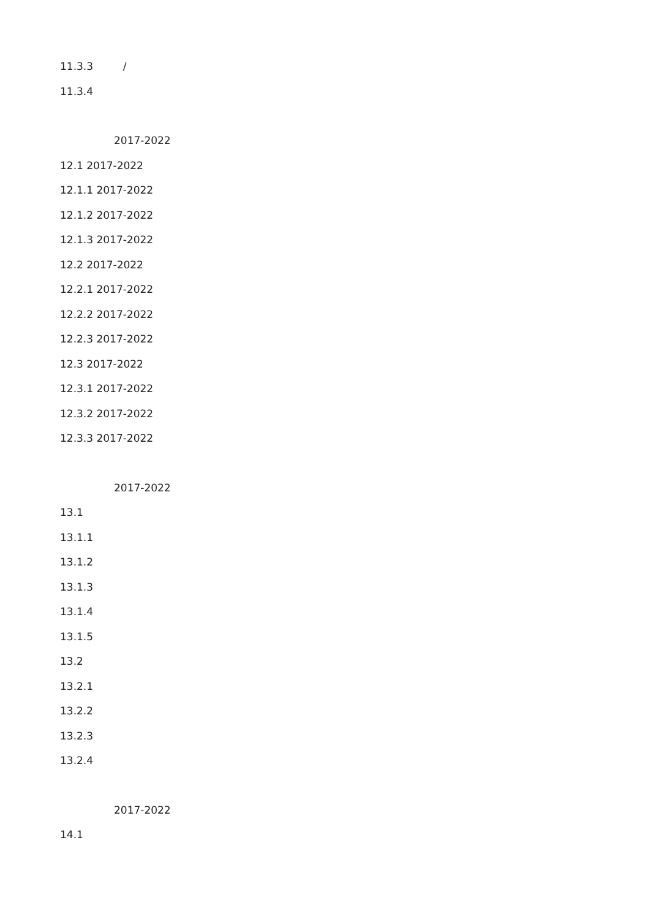11.3.3 /
11.3.4
2017-2022
12.1 2017-2022
12.1.1 2017-2022
12.1.2 2017-2022
12.1.3 2017-2022
12.2 2017-2022
12.2.1 2017-2022
12.2.2 2017-2022
12.2.3 2017-2022
12.3 2017-2022
12.3.1 2017-2022
12.3.2 2017-2022
12.3.3 2017-2022
2017-2022
13.1
13.1.1
13.1.2
13.1.3
13.1.4
13.1.5
13.2
13.2.1
13.2.2
13.2.3
13.2.4
2017-2022
14.1